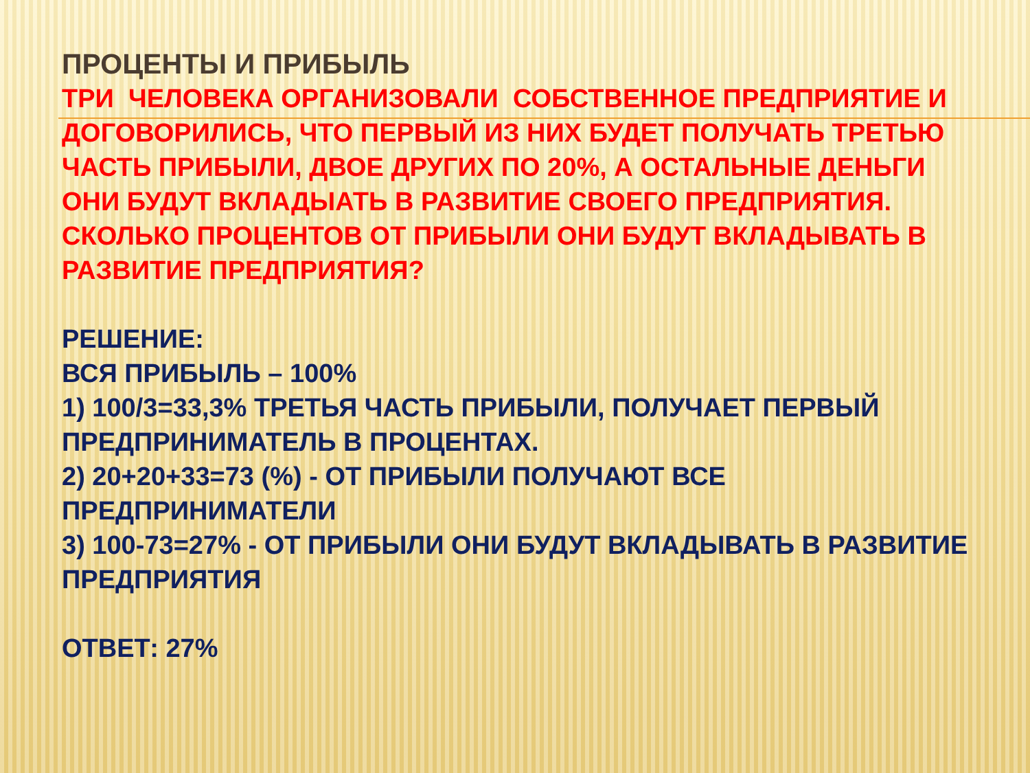ПРОЦЕНТЫ И ПРИБЫЛЬ
ТРИ ЧЕЛОВЕКА ОРГАНИЗОВАЛИ СОБСТВЕННОЕ ПРЕДПРИЯТИЕ И ДОГОВОРИЛИСЬ, ЧТО ПЕРВЫЙ ИЗ НИХ БУДЕТ ПОЛУЧАТЬ ТРЕТЬЮ ЧАСТЬ ПРИБЫЛИ, ДВОЕ ДРУГИХ ПО 20%, А ОСТАЛЬНЫЕ ДЕНЬГИ ОНИ БУДУТ ВКЛАДЫАТЬ В РАЗВИТИЕ СВОЕГО ПРЕДПРИЯТИЯ. СКОЛЬКО ПРОЦЕНТОВ ОТ ПРИБЫЛИ ОНИ БУДУТ ВКЛАДЫВАТЬ В РАЗВИТИЕ ПРЕДПРИЯТИЯ?
РЕШЕНИЕ:
ВСЯ ПРИБЫЛЬ – 100%
1) 100/3=33,3% ТРЕТЬЯ ЧАСТЬ ПРИБЫЛИ, ПОЛУЧАЕТ ПЕРВЫЙ ПРЕДПРИНИМАТЕЛЬ В ПРОЦЕНТАХ.
2) 20+20+33=73 (%) - ОТ ПРИБЫЛИ ПОЛУЧАЮТ ВСЕ ПРЕДПРИНИМАТЕЛИ
3) 100-73=27% - ОТ ПРИБЫЛИ ОНИ БУДУТ ВКЛАДЫВАТЬ В РАЗВИТИЕ ПРЕДПРИЯТИЯ
ОТВЕТ: 27%